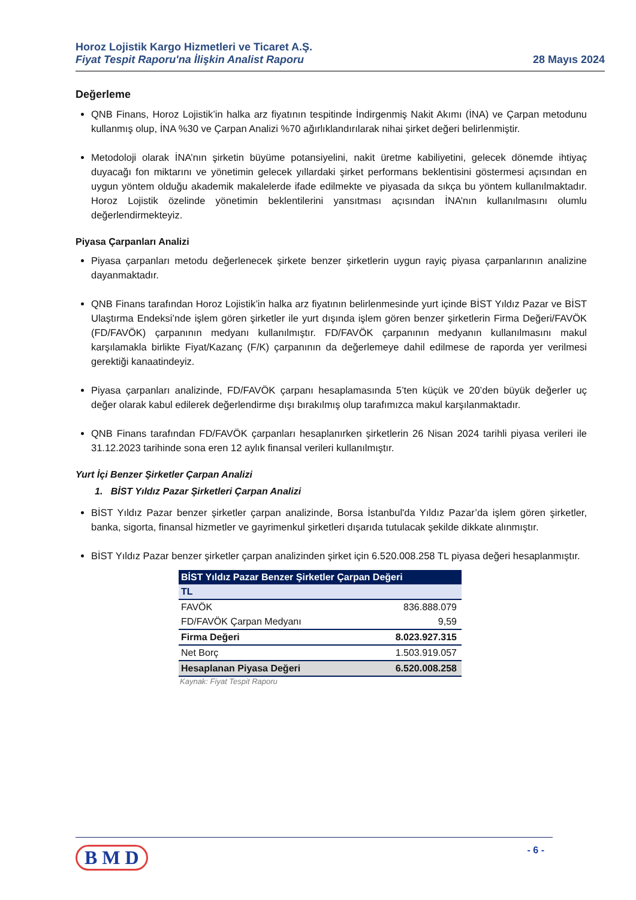Horoz Lojistik Kargo Hizmetleri ve Ticaret A.Ş.
Fiyat Tespit Raporu'na İlişkin Analist Raporu
28 Mayıs 2024
Değerleme
QNB Finans, Horoz Lojistik’in halka arz fiyatının tespitinde İndirgenmiş Nakit Akımı (İNA) ve Çarpan metodunu kullanmış olup, İNA %30 ve Çarpan Analizi %70 ağırlıklandırılarak nihai şirket değeri belirlenmiştir.
Metodoloji olarak İNA’nın şirketin büyüme potansiyelini, nakit üretme kabiliyetini, gelecek dönemde ihtiyaç duyacağı fon miktarını ve yönetimin gelecek yıllardaki şirket performans beklentisini göstermesi açısından en uygun yöntem olduğu akademik makalelerde ifade edilmekte ve piyasada da sıkça bu yöntem kullanılmaktadır. Horoz Lojistik özelinde yönetimin beklentilerini yansıtması açısından İNA’nın kullanılmasını olumlu değerlendirmekteyiz.
Piyasa Çarpanları Analizi
Piyasa çarpanları metodu değerlenecek şirkete benzer şirketlerin uygun rayiç piyasa çarpanlarının analizine dayanmaktadır.
QNB Finans tarafından Horoz Lojistik’in halka arz fiyatının belirlenmesinde yurt içinde BİST Yıldız Pazar ve BİST Ulaştırma Endeksi’nde işlem gören şirketler ile yurt dışında işlem gören benzer şirketlerin Firma Değeri/FAVÖK (FD/FAVÖK) çarpanının medyanı kullanılmıştır. FD/FAVÖK çarpanının medyanın kullanılmasını makul karşılamakla birlikte Fiyat/Kazanç (F/K) çarpanının da değerlemeye dahil edilmese de raporda yer verilmesi gerektiği kanaatindeyiz.
Piyasa çarpanları analizinde, FD/FAVÖK çarpanı hesaplamasında 5’ten küçük ve 20’den büyük değerler uç değer olarak kabul edilerek değerlendirme dışı bırakılmış olup tarafımızca makul karşılanmaktadır.
QNB Finans tarafından FD/FAVÖK çarpanları hesaplanırken şirketlerin 26 Nisan 2024 tarihli piyasa verileri ile 31.12.2023 tarihinde sona eren 12 aylık finansal verileri kullanılmıştır.
Yurt İçi Benzer Şirketler Çarpan Analizi
1. BİST Yıldız Pazar Şirketleri Çarpan Analizi
BİST Yıldız Pazar benzer şirketler çarpan analizinde, Borsa İstanbul'da Yıldız Pazar’da işlem gören şirketler, banka, sigorta, finansal hizmetler ve gayrimenkul şirketleri dışarıda tutulacak şekilde dikkate alınmıştır.
BİST Yıldız Pazar benzer şirketler çarpan analizinden şirket için 6.520.008.258 TL piyasa değeri hesaplanmıştır.
| BİST Yıldız Pazar Benzer Şirketler Çarpan Değeri | |
| --- | --- |
| TL | |
| FAVÖK | 836.888.079 |
| FD/FAVÖK Çarpan Medyanı | 9,59 |
| Firma Değeri | 8.023.927.315 |
| Net Borç | 1.503.919.057 |
| Hesaplanan Piyasa Değeri | 6.520.008.258 |
Kaynak: Fiyat Tespit Raporu
B M D - 6 -